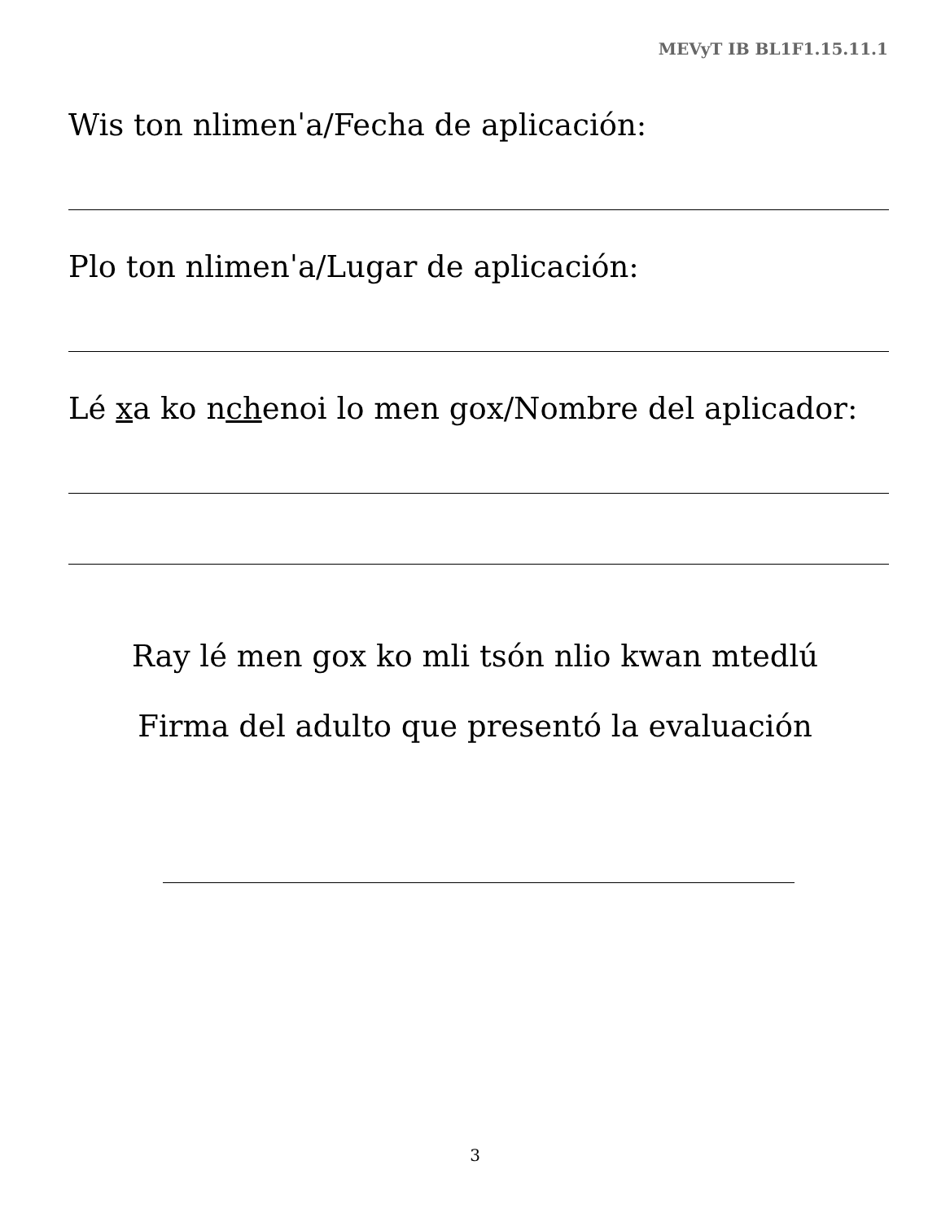MEVyT IB BL1F1.15.11.1
Wis ton nlimenˈa/Fecha de aplicación:
Plo ton nlimenˈa/Lugar de aplicación:
Lé xa ko nchenoi lo men gox/Nombre del aplicador:
Ray lé men gox ko mli tsón nlio kwan mtedlú
Firma del adulto que presentó la evaluación
3